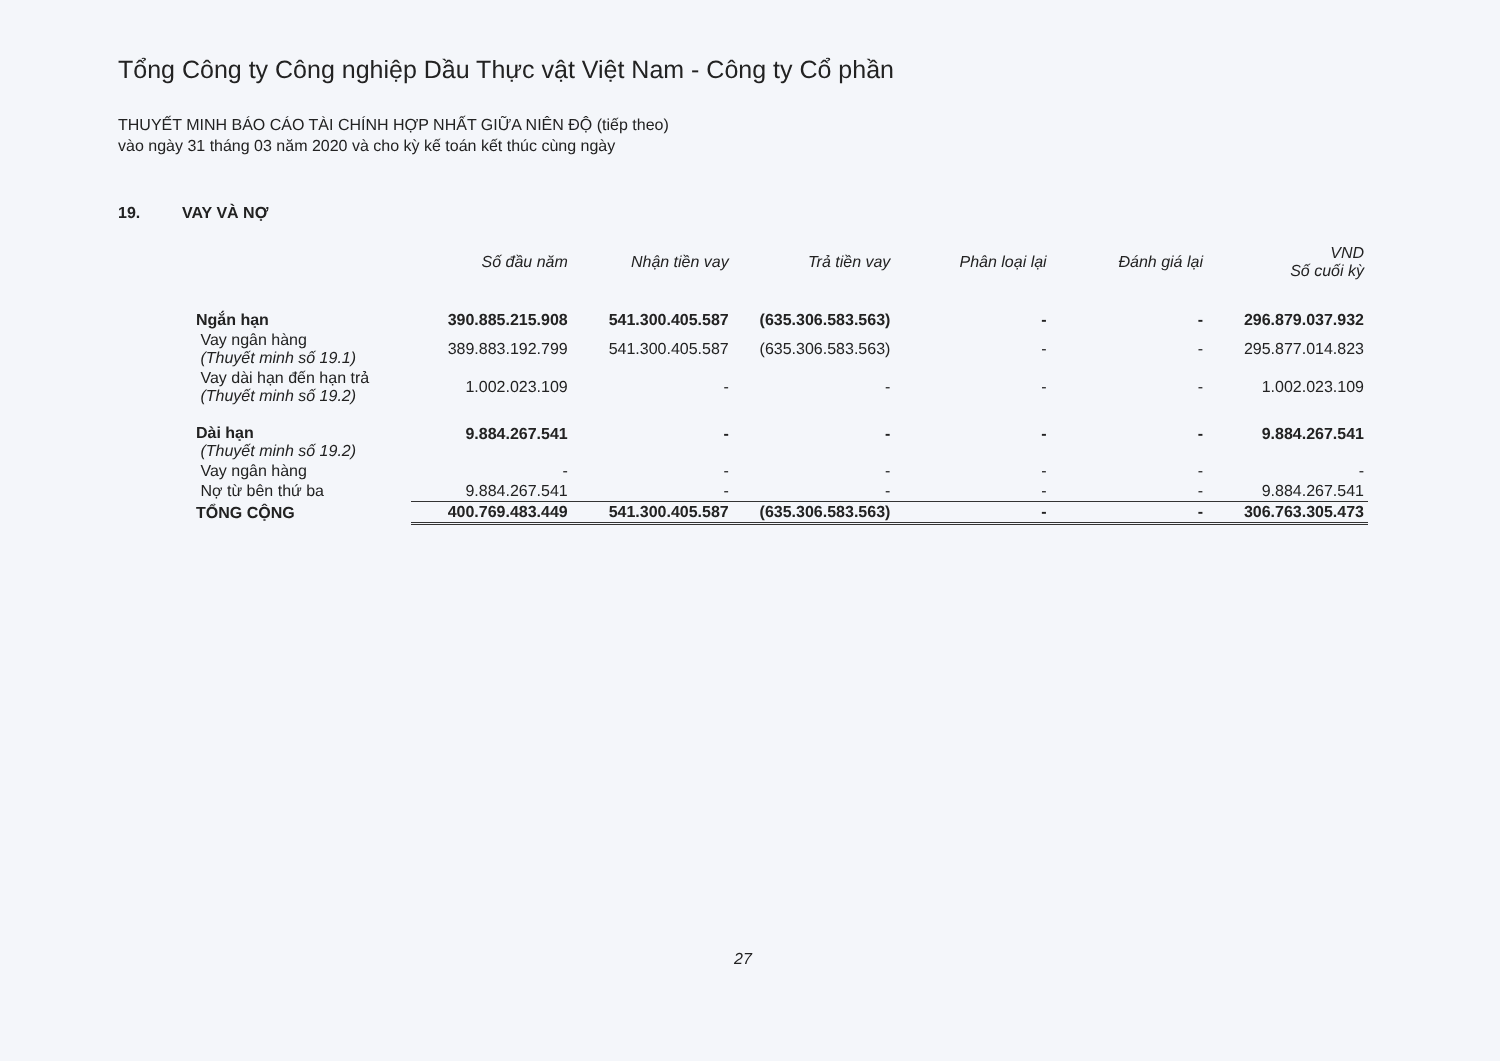Tổng Công ty Công nghiệp Dầu Thực vật Việt Nam - Công ty Cổ phần
THUYẾT MINH BÁO CÁO TÀI CHÍNH HỢP NHẤT GIỮA NIÊN ĐỘ (tiếp theo)
vào ngày 31 tháng 03 năm 2020 và cho kỳ kế toán kết thúc cùng ngày
19. VAY VÀ NỢ
| | Số đầu năm | Nhận tiền vay | Trả tiền vay | Phân loại lại | Đánh giá lại | VND Số cuối kỳ |
| --- | --- | --- | --- | --- | --- | --- |
| Ngắn hạn | 390.885.215.908 | 541.300.405.587 | (635.306.583.563) | - | - | 296.879.037.932 |
| Vay ngân hàng (Thuyết minh số 19.1) | 389.883.192.799 | 541.300.405.587 | (635.306.583.563) | - | - | 295.877.014.823 |
| Vay dài hạn đến hạn trả (Thuyết minh số 19.2) | 1.002.023.109 | - | - | - | - | 1.002.023.109 |
| Dài hạn (Thuyết minh số 19.2) | 9.884.267.541 | - | - | - | - | 9.884.267.541 |
| Vay ngân hàng | - | - | - | - | - | - |
| Nợ từ bên thứ ba | 9.884.267.541 | - | - | - | - | 9.884.267.541 |
| TỔNG CỘNG | 400.769.483.449 | 541.300.405.587 | (635.306.583.563) | - | - | 306.763.305.473 |
27